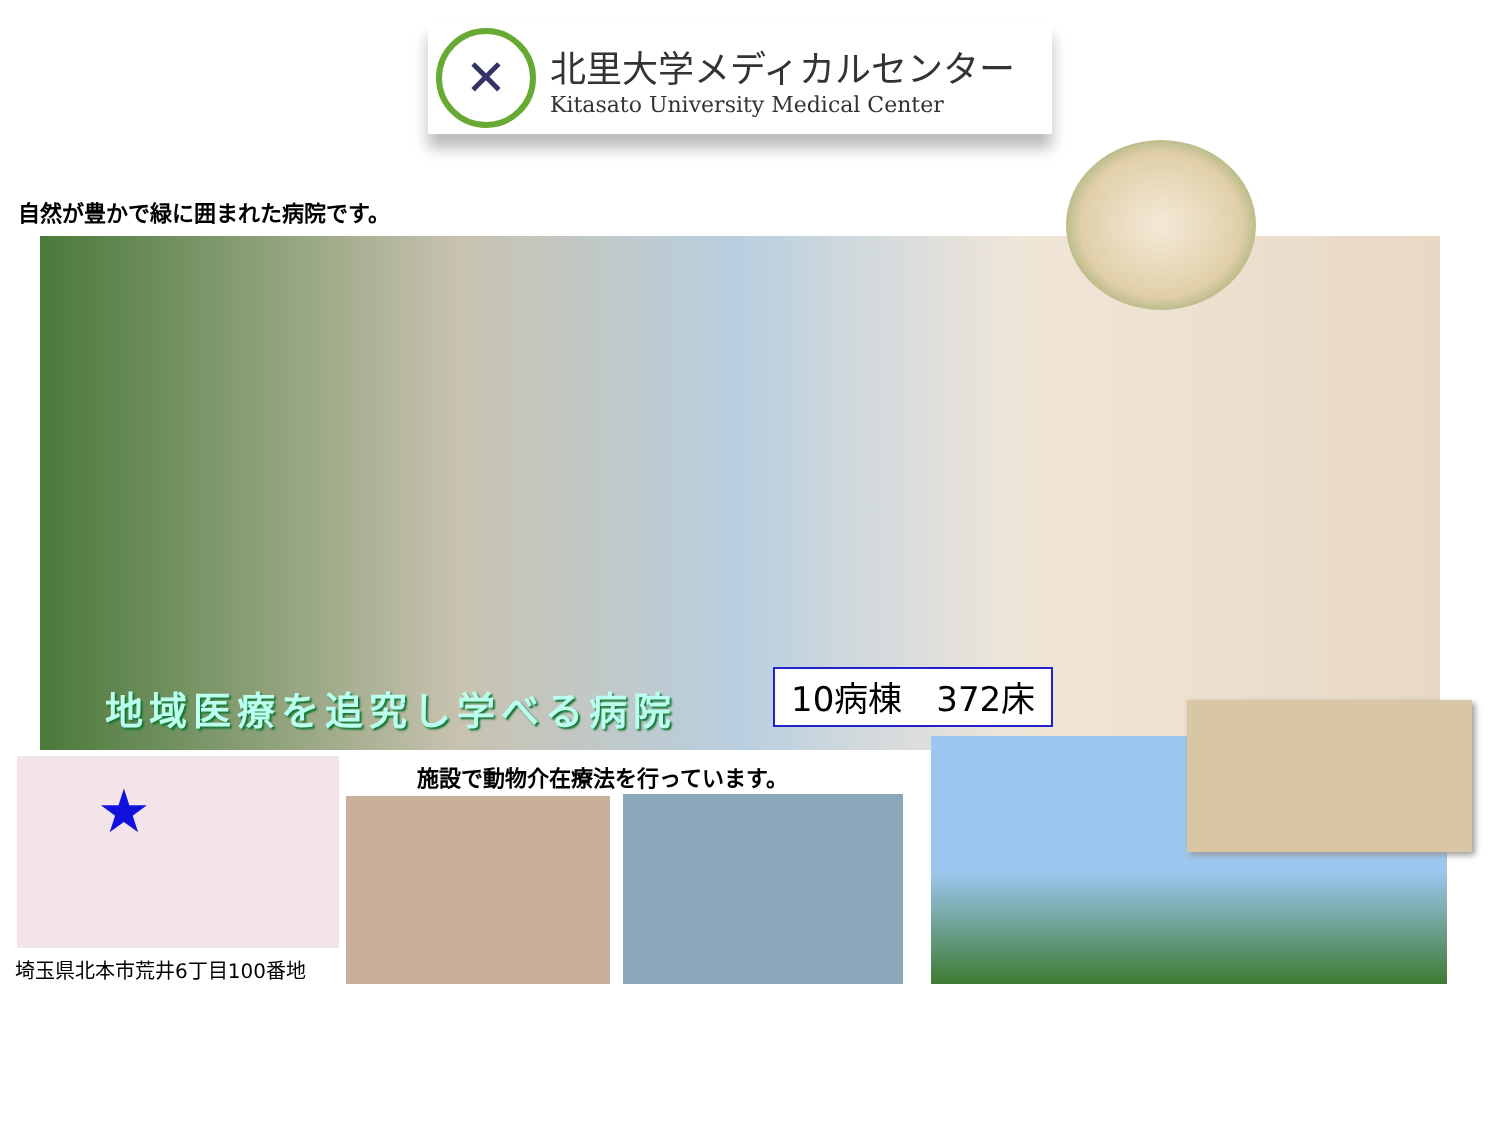✕
北里大学メディカルセンター
Kitasato University Medical Center
自然が豊かで緑に囲まれた病院です。
地域医療を追究し学べる病院 10病棟　372床
★
埼玉県北本市荒井6丁目100番地
施設で動物介在療法を行っています。